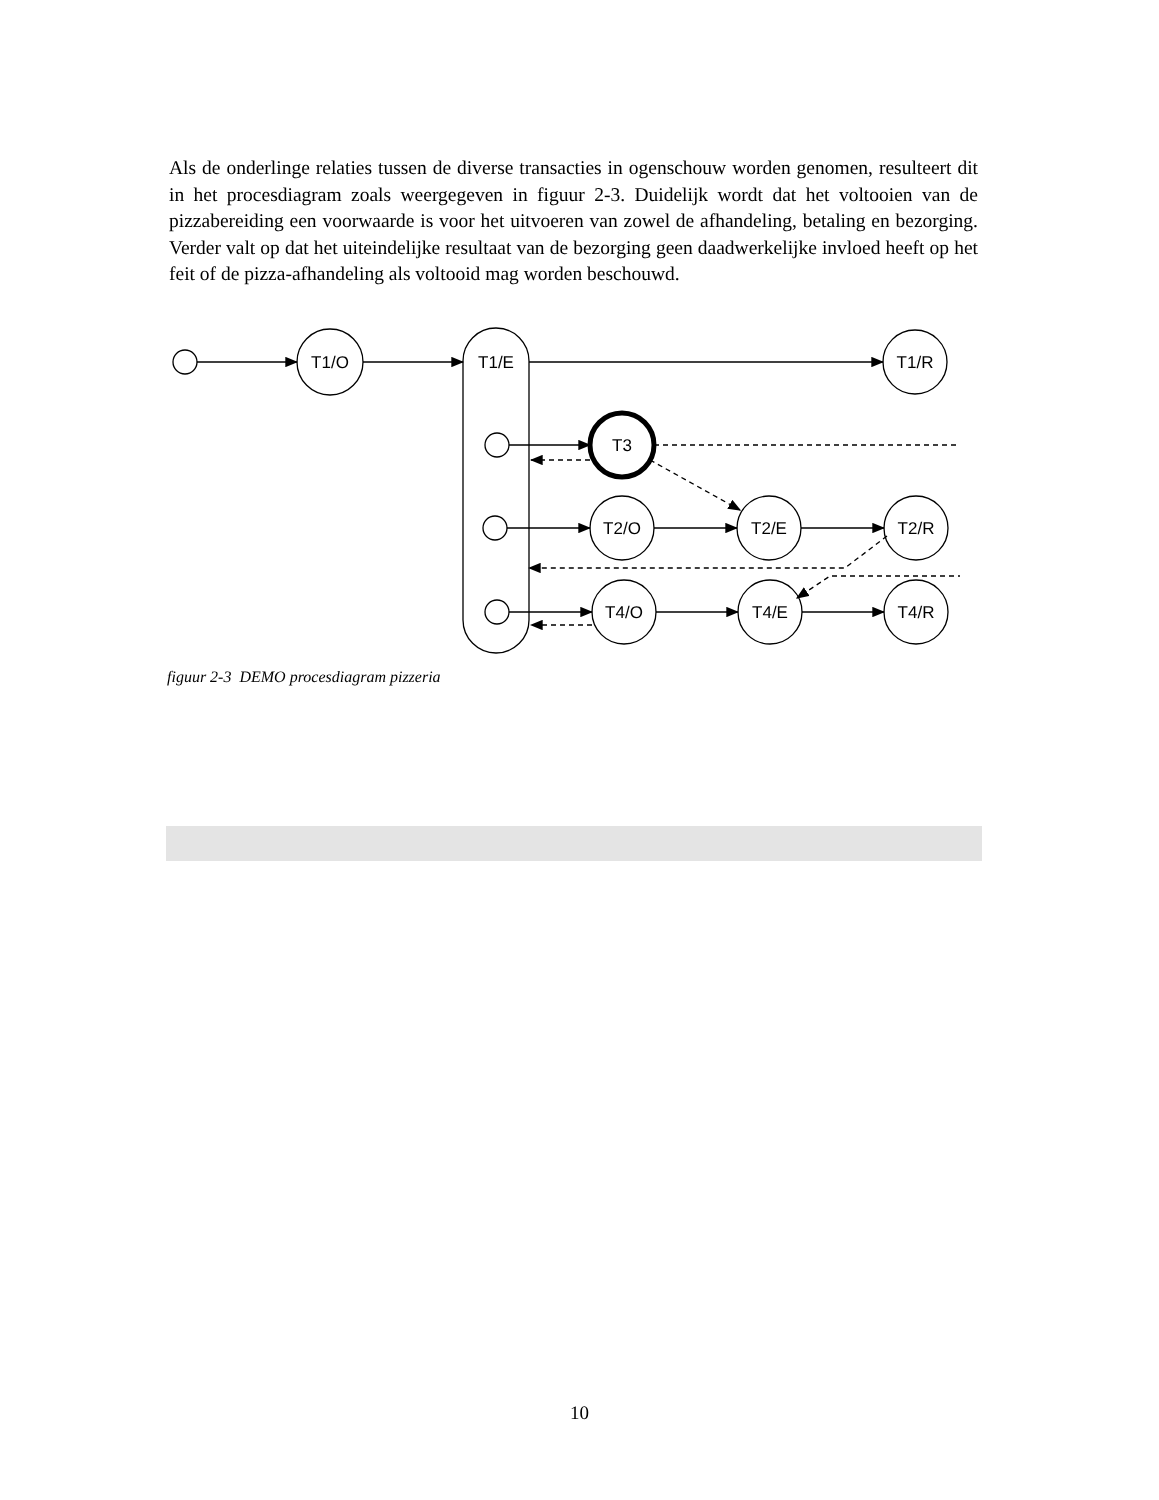Als de onderlinge relaties tussen de diverse transacties in ogenschouw worden genomen, resulteert dit in het procesdiagram zoals weergegeven in figuur 2-3. Duidelijk wordt dat het voltooien van de pizzabereiding een voorwaarde is voor het uitvoeren van zowel de afhandeling, betaling en bezorging. Verder valt op dat het uiteindelijke resultaat van de bezorging geen daadwerkelijke invloed heeft op het feit of de pizza-afhandeling als voltooid mag worden beschouwd.
T1/O
T1/E
T1/R
T3
T2/O
T2/E
T2/R
T4/O
T4/E
T4/R
figuur 2-3 DEMO procesdiagram pizzeria
10